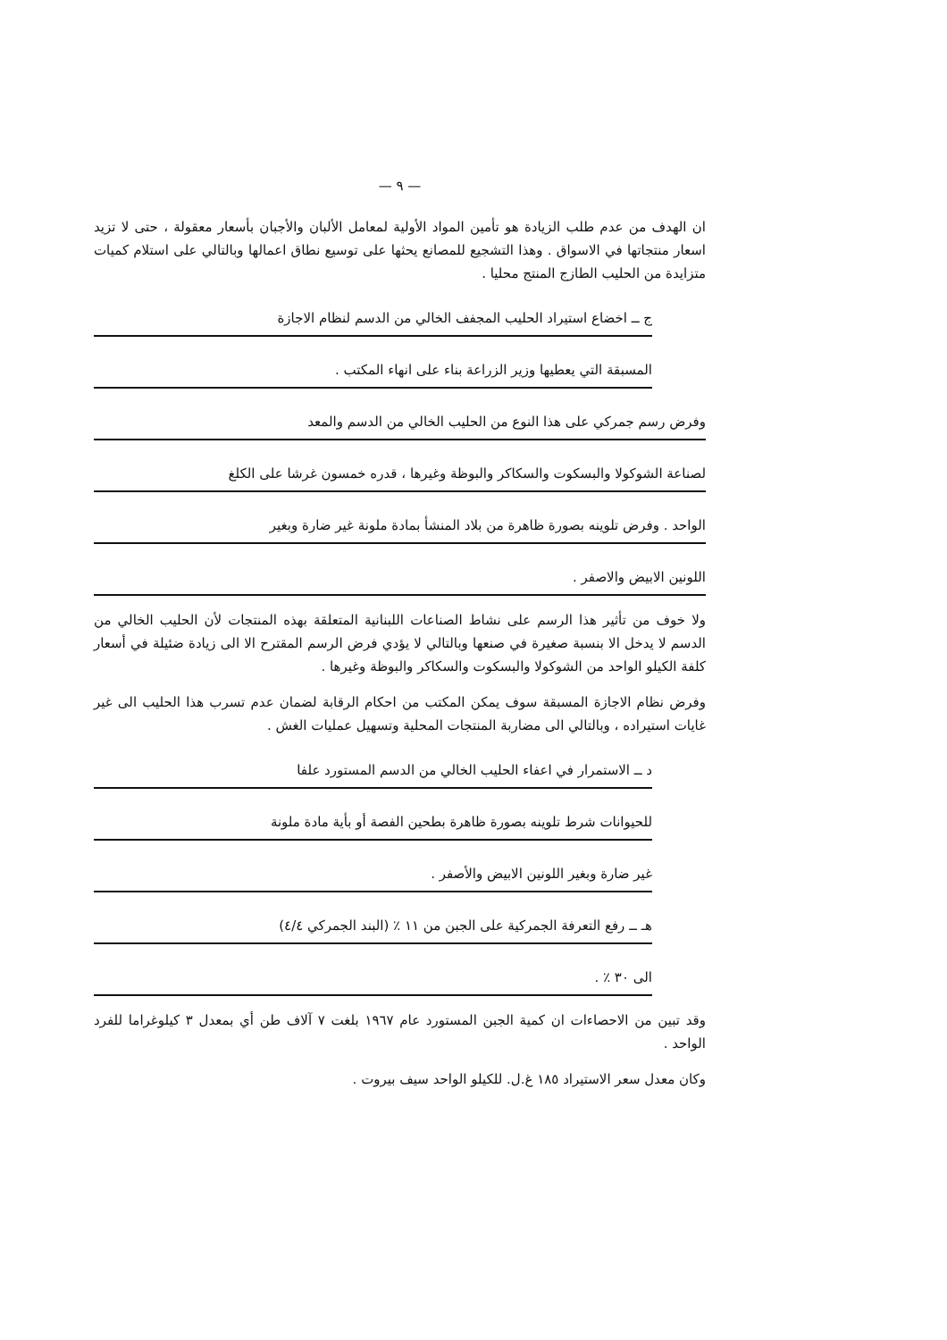— ٩ —
ان الهدف من عدم طلب الزيادة هو تأمين المواد الأولية لمعامل الألبان والأجبان بأسعار معقولة ، حتى لا تزيد اسعار منتجاتها في الاسواق . وهذا التشجيع للمصانع يحثها على توسيع نطاق اعمالها وبالتالي على استلام كميات متزايدة من الحليب الطازج المنتج محليا .
ج ــ اخضاع استيراد الحليب المجفف الخالي من الدسم لنظام الاجازة
المسبقة التي يعطيها وزير الزراعة بناء على انهاء المكتب .
وفرض رسم جمركي على هذا النوع من الحليب الخالي من الدسم والمعد
لصناعة الشوكولا والبسكوت والسكاكر والبوظة وغيرها ، قدره خمسون غرشا على الكلغ
الواحد . وفرض تلوينه بصورة ظاهرة من بلاد المنشأ بمادة ملونة غير ضارة وبغير
اللونين الابيض والاصفر .
ولا خوف من تأثير هذا الرسم على نشاط الصناعات اللبنانية المتعلقة بهذه المنتجات لأن الحليب الخالي من الدسم لا يدخل الا بنسبة صغيرة في صنعها وبالتالي لا يؤدي فرض الرسم المقترح الا الى زيادة ضئيلة في أسعار كلفة الكيلو الواحد من الشوكولا والبسكوت والسكاكر والبوظة وغيرها .
وفرض نظام الاجازة المسبقة سوف يمكن المكتب من احكام الرقابة لضمان عدم تسرب هذا الحليب الى غير غايات استيراده ، وبالتالي الى مضاربة المنتجات المحلية وتسهيل عمليات الغش .
د ــ الاستمرار في اعفاء الحليب الخالي من الدسم المستورد علفا
للحيوانات شرط تلوينه بصورة ظاهرة بطحين الفصة أو بأية مادة ملونة
غير ضارة وبغير اللونين الابيض والأصفر .
هـ ــ رفع التعرفة الجمركية على الجبن من ١١ ٪ (البند الجمركي ٤/٤)
الى ٣٠ ٪ .
وقد تبين من الاحصاءات ان كمية الجبن المستورد عام ١٩٦٧ بلغت ٧ آلاف طن أي بمعدل ٣ كيلوغراما للفرد الواحد .
وكان معدل سعر الاستيراد ١٨٥ غ.ل. للكيلو الواحد سيف بيروت .